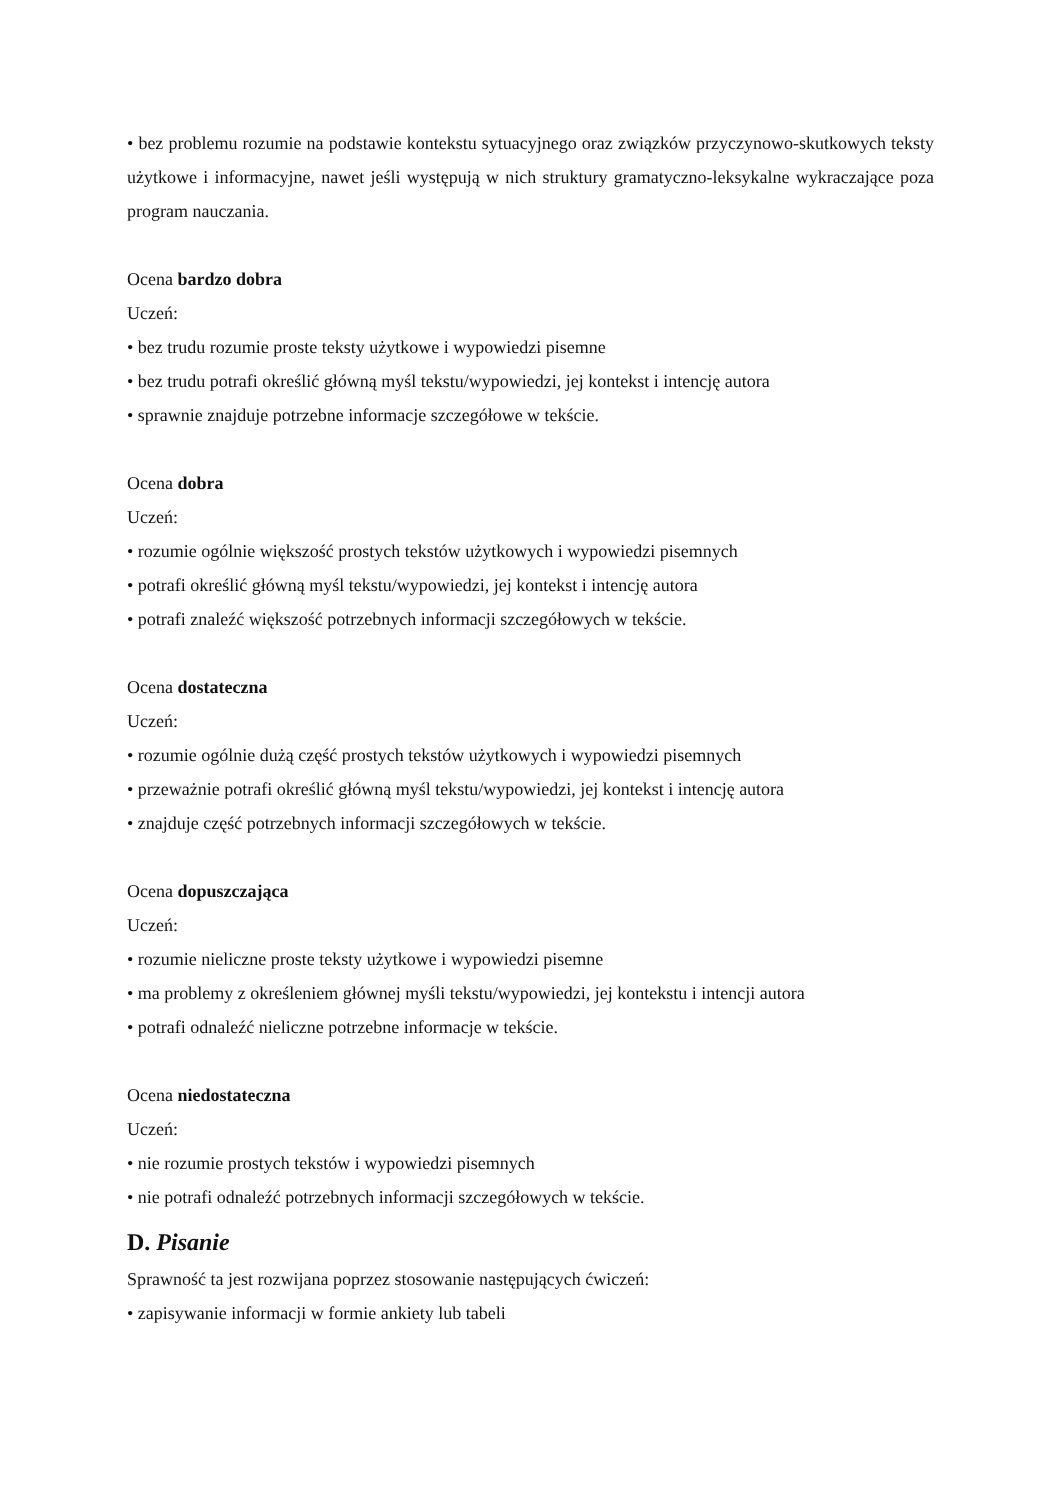• bez problemu rozumie na podstawie kontekstu sytuacyjnego oraz związków przyczynowo-skutkowych teksty użytkowe i informacyjne, nawet jeśli występują w nich struktury gramatyczno-leksykalne wykraczające poza program nauczania.
Ocena bardzo dobra
Uczeń:
• bez trudu rozumie proste teksty użytkowe i wypowiedzi pisemne
• bez trudu potrafi określić główną myśl tekstu/wypowiedzi, jej kontekst i intencję autora
• sprawnie znajduje potrzebne informacje szczegółowe w tekście.
Ocena dobra
Uczeń:
• rozumie ogólnie większość prostych tekstów użytkowych i wypowiedzi pisemnych
• potrafi określić główną myśl tekstu/wypowiedzi, jej kontekst i intencję autora
• potrafi znaleźć większość potrzebnych informacji szczegółowych w tekście.
Ocena dostateczna
Uczeń:
• rozumie ogólnie dużą część prostych tekstów użytkowych i wypowiedzi pisemnych
• przeważnie potrafi określić główną myśl tekstu/wypowiedzi, jej kontekst i intencję autora
• znajduje część potrzebnych informacji szczegółowych w tekście.
Ocena dopuszczająca
Uczeń:
• rozumie nieliczne proste teksty użytkowe i wypowiedzi pisemne
• ma problemy z określeniem głównej myśli tekstu/wypowiedzi, jej kontekstu i intencji autora
• potrafi odnaleźć nieliczne potrzebne informacje w tekście.
Ocena niedostateczna
Uczeń:
• nie rozumie prostych tekstów i wypowiedzi pisemnych
• nie potrafi odnaleźć potrzebnych informacji szczegółowych w tekście.
D. Pisanie
Sprawność ta jest rozwijana poprzez stosowanie następujących ćwiczeń:
• zapisywanie informacji w formie ankiety lub tabeli